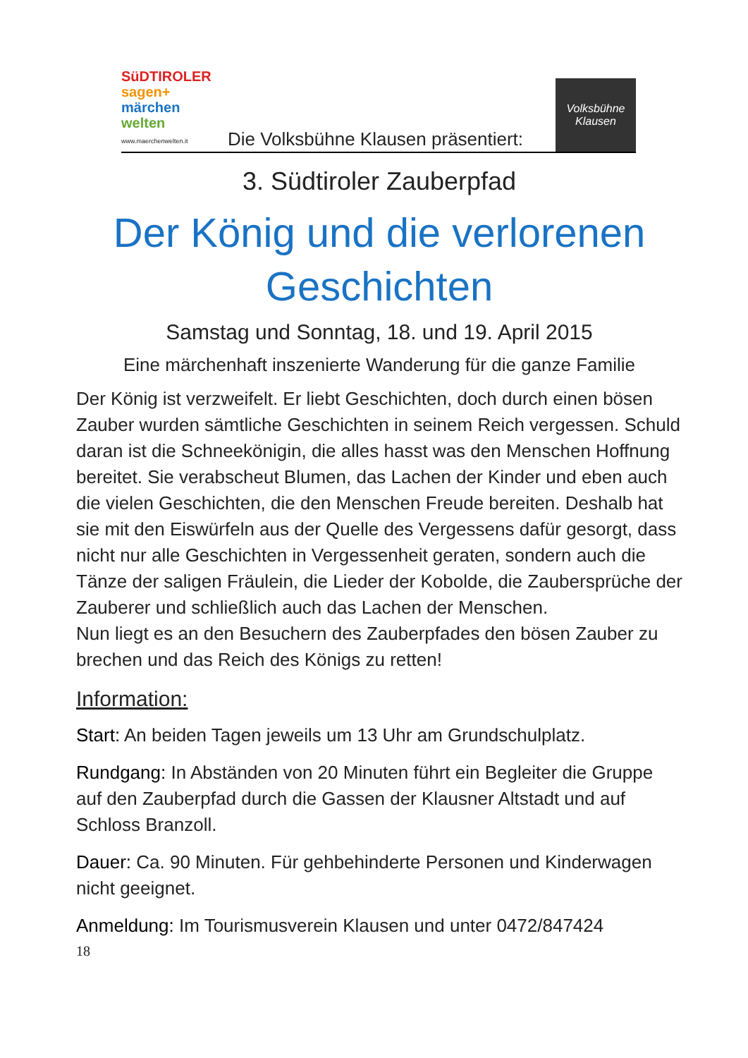SüDTIROLER
sagen+
märchen
welten
www.maerchenwelten.it
Die Volksbühne Klausen präsentiert:
Volksbühne
Klausen
3. Südtiroler Zauberpfad
Der König und die verlorenen Geschichten
Samstag und Sonntag, 18. und 19. April 2015
Eine märchenhaft inszenierte Wanderung für die ganze Familie
Der König ist verzweifelt. Er liebt Geschichten, doch durch einen bösen Zauber wurden sämtliche Geschichten in seinem Reich vergessen. Schuld daran ist die Schneekönigin, die alles hasst was den Menschen Hoffnung bereitet. Sie verabscheut Blumen, das Lachen der Kinder und eben auch die vielen Geschichten, die den Menschen Freude bereiten. Deshalb hat sie mit den Eiswürfeln aus der Quelle des Vergessens dafür gesorgt, dass nicht nur alle Geschichten in Vergessenheit geraten, sondern auch die Tänze der saligen Fräulein, die Lieder der Kobolde, die Zaubersprüche der Zauberer und schließlich auch das Lachen der Menschen.
Nun liegt es an den Besuchern des Zauberpfades den bösen Zauber zu brechen und das Reich des Königs zu retten!
Information:
Start: An beiden Tagen jeweils um 13 Uhr am Grundschulplatz.
Rundgang: In Abständen von 20 Minuten führt ein Begleiter die Gruppe auf den Zauberpfad durch die Gassen der Klausner Altstadt und auf Schloss Branzoll.
Dauer: Ca. 90 Minuten. Für gehbehinderte Personen und Kinderwagen nicht geeignet.
Anmeldung: Im Tourismusverein Klausen und unter 0472/847424
18